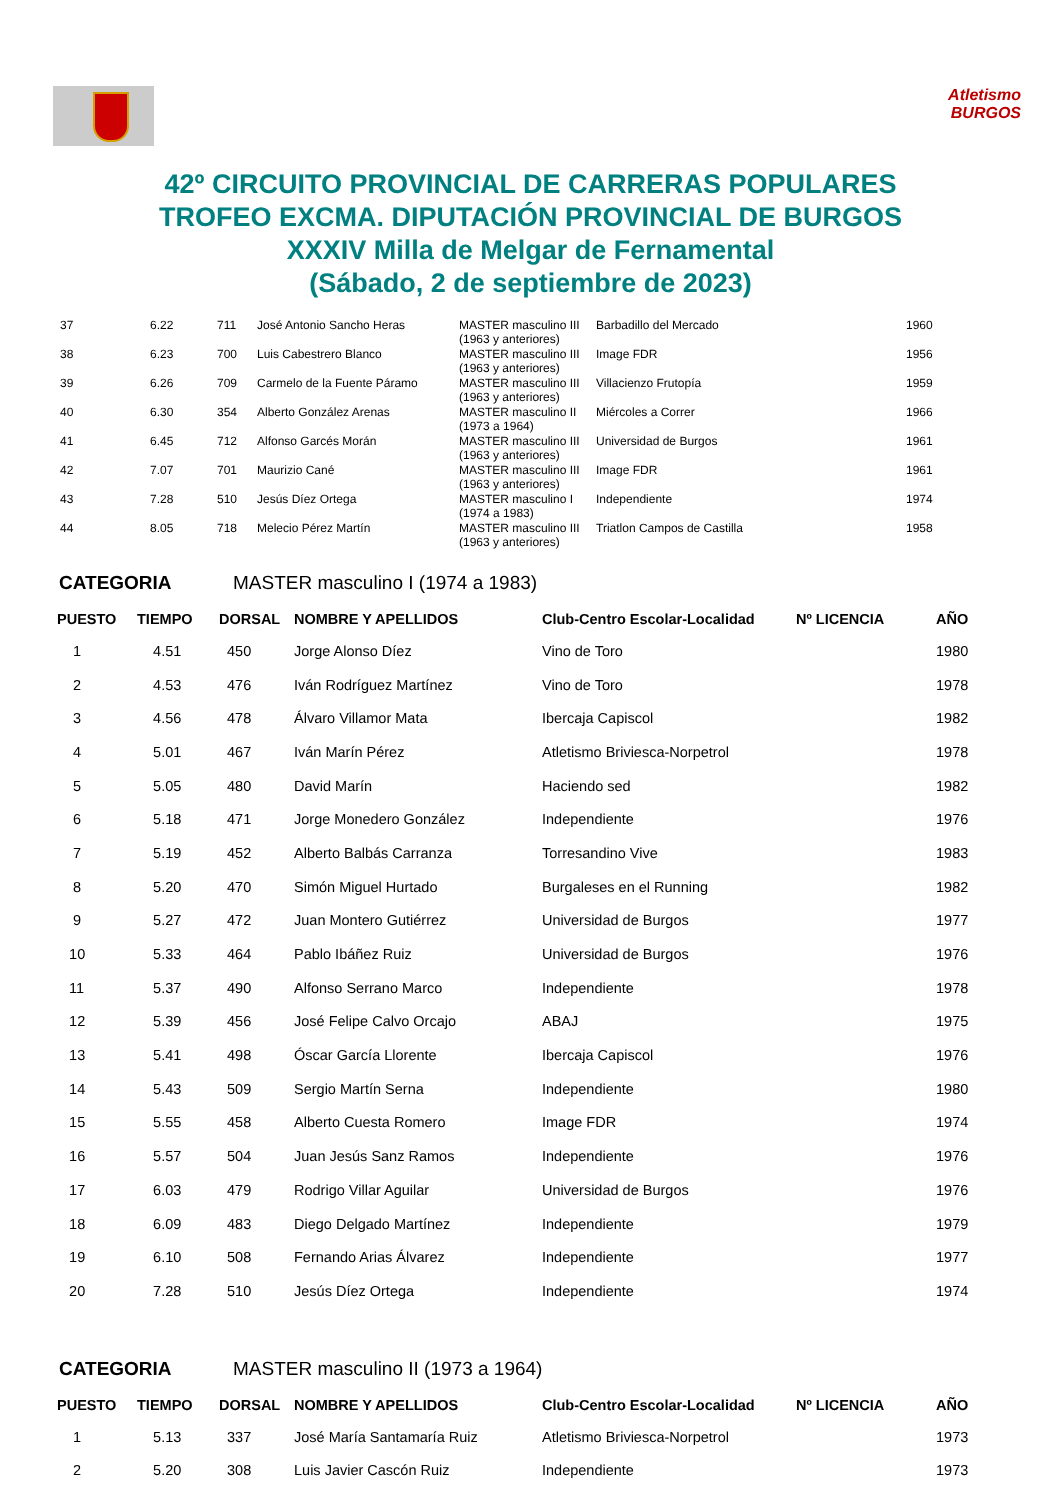Atletismo
BURGOS
42º CIRCUITO PROVINCIAL DE CARRERAS POPULARES
TROFEO EXCMA. DIPUTACIÓN PROVINCIAL DE BURGOS
XXXIV Milla de Melgar de Fernamental
(Sábado, 2 de septiembre de 2023)
| 37 | 6.22 | 711 | José Antonio Sancho Heras | MASTER masculino III (1963 y anteriores) | Barbadillo del Mercado | 1960 |
| 38 | 6.23 | 700 | Luis Cabestrero Blanco | MASTER masculino III (1963 y anteriores) | Image FDR | 1956 |
| 39 | 6.26 | 709 | Carmelo de la Fuente Páramo | MASTER masculino III (1963 y anteriores) | Villacienzo Frutopía | 1959 |
| 40 | 6.30 | 354 | Alberto González Arenas | MASTER masculino II (1973 a 1964) | Miércoles a Correr | 1966 |
| 41 | 6.45 | 712 | Alfonso Garcés Morán | MASTER masculino III (1963 y anteriores) | Universidad de Burgos | 1961 |
| 42 | 7.07 | 701 | Maurizio Cané | MASTER masculino III (1963 y anteriores) | Image FDR | 1961 |
| 43 | 7.28 | 510 | Jesús Díez Ortega | MASTER masculino I (1974 a 1983) | Independiente | 1974 |
| 44 | 8.05 | 718 | Melecio Pérez Martín | MASTER masculino III (1963 y anteriores) | Triatlon Campos de Castilla | 1958 |
CATEGORIA MASTER masculino I (1974 a 1983)
| PUESTO | TIEMPO | DORSAL | NOMBRE Y APELLIDOS | Club-Centro Escolar-Localidad | Nº LICENCIA | AÑO |
| --- | --- | --- | --- | --- | --- | --- |
| 1 | 4.51 | 450 | Jorge Alonso Díez | Vino de Toro | | 1980 |
| 2 | 4.53 | 476 | Iván Rodríguez Martínez | Vino de Toro | | 1978 |
| 3 | 4.56 | 478 | Álvaro Villamor Mata | Ibercaja Capiscol | | 1982 |
| 4 | 5.01 | 467 | Iván Marín Pérez | Atletismo Briviesca-Norpetrol | | 1978 |
| 5 | 5.05 | 480 | David Marín | Haciendo sed | | 1982 |
| 6 | 5.18 | 471 | Jorge Monedero González | Independiente | | 1976 |
| 7 | 5.19 | 452 | Alberto Balbás Carranza | Torresandino Vive | | 1983 |
| 8 | 5.20 | 470 | Simón Miguel Hurtado | Burgaleses en el Running | | 1982 |
| 9 | 5.27 | 472 | Juan Montero Gutiérrez | Universidad de Burgos | | 1977 |
| 10 | 5.33 | 464 | Pablo Ibáñez Ruiz | Universidad de Burgos | | 1976 |
| 11 | 5.37 | 490 | Alfonso Serrano Marco | Independiente | | 1978 |
| 12 | 5.39 | 456 | José Felipe Calvo Orcajo | ABAJ | | 1975 |
| 13 | 5.41 | 498 | Óscar García Llorente | Ibercaja Capiscol | | 1976 |
| 14 | 5.43 | 509 | Sergio Martín Serna | Independiente | | 1980 |
| 15 | 5.55 | 458 | Alberto Cuesta Romero | Image FDR | | 1974 |
| 16 | 5.57 | 504 | Juan Jesús Sanz Ramos | Independiente | | 1976 |
| 17 | 6.03 | 479 | Rodrigo Villar Aguilar | Universidad de Burgos | | 1976 |
| 18 | 6.09 | 483 | Diego Delgado Martínez | Independiente | | 1979 |
| 19 | 6.10 | 508 | Fernando Arias Álvarez | Independiente | | 1977 |
| 20 | 7.28 | 510 | Jesús Díez Ortega | Independiente | | 1974 |
CATEGORIA MASTER masculino II (1973 a 1964)
| PUESTO | TIEMPO | DORSAL | NOMBRE Y APELLIDOS | Club-Centro Escolar-Localidad | Nº LICENCIA | AÑO |
| --- | --- | --- | --- | --- | --- | --- |
| 1 | 5.13 | 337 | José María Santamaría Ruiz | Atletismo Briviesca-Norpetrol | | 1973 |
| 2 | 5.20 | 308 | Luis Javier Cascón Ruiz | Independiente | | 1973 |